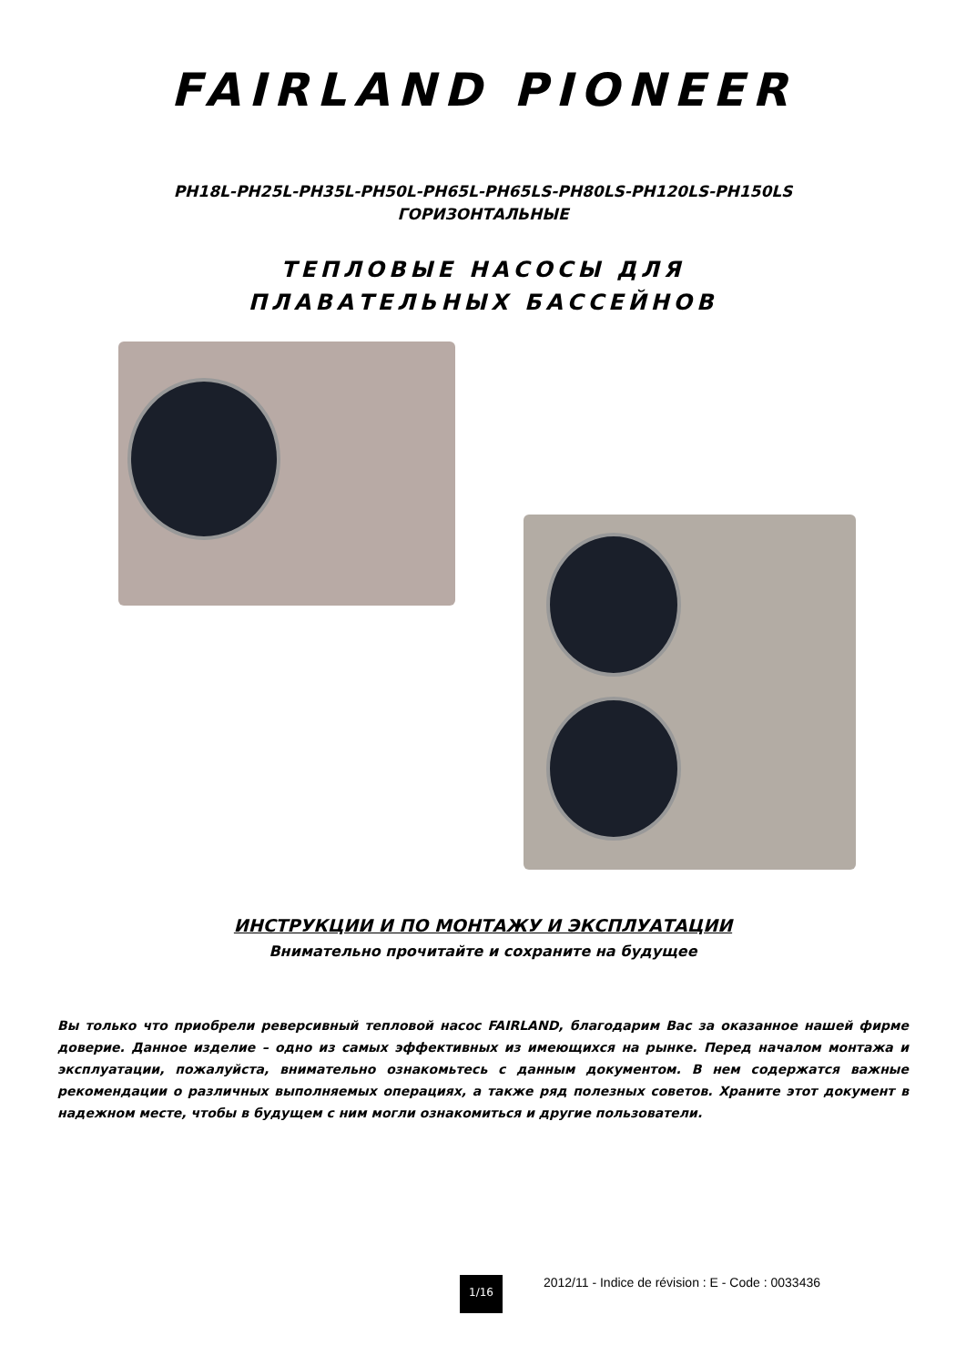FAIRLAND PIONEER
PH18L-PH25L-PH35L-PH50L-PH65L-PH65LS-PH80LS-PH120LS-PH150LS
ГОРИЗОНТАЛЬНЫЕ
ТЕПЛОВЫЕ НАСОСЫ ДЛЯ
ПЛАВАТЕЛЬНЫХ БАССЕЙНОВ
ИНСТРУКЦИИ И ПО МОНТАЖУ И ЭКСПЛУАТАЦИИ
Внимательно прочитайте и сохраните на будущее
Вы только что приобрели реверсивный тепловой насос FAIRLAND, благодарим Вас за оказанное нашей фирме доверие. Данное изделие – одно из самых эффективных из имеющихся на рынке. Перед началом монтажа и эксплуатации, пожалуйста, внимательно ознакомьтесь с данным документом. В нем содержатся важные рекомендации о различных выполняемых операциях, а также ряд полезных советов. Храните этот документ в надежном месте, чтобы в будущем с ним могли ознакомиться и другие пользователи.
1/16
2012/11 - Indice de révision : E - Code : 0033436